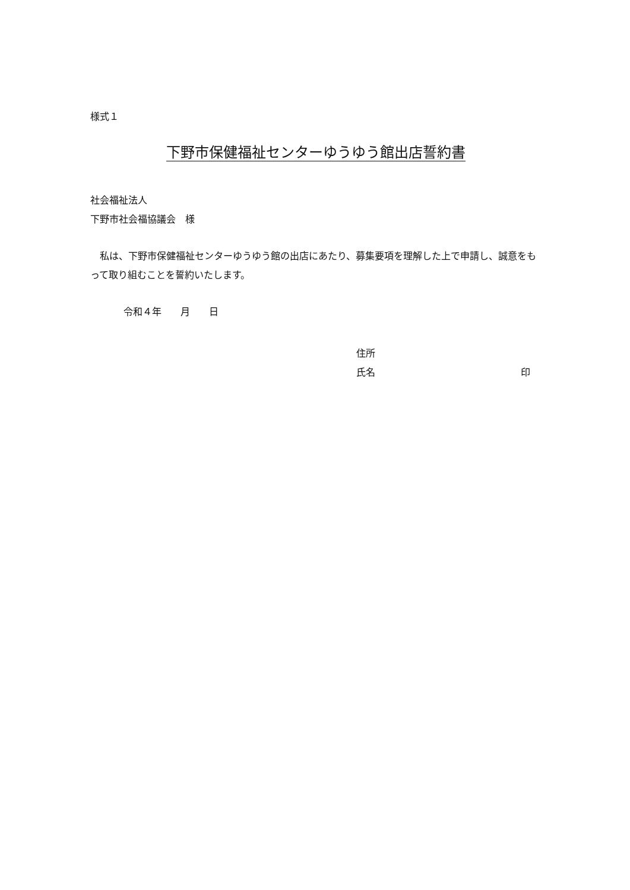様式１
下野市保健福祉センターゆうゆう館出店誓約書
社会福祉法人
下野市社会福協議会　様
　私は、下野市保健福祉センターゆうゆう館の出店にあたり、募集要項を理解した上で申請し、誠意をもって取り組むことを誓約いたします。
令和４年　　月　　日
住所
氏名 印